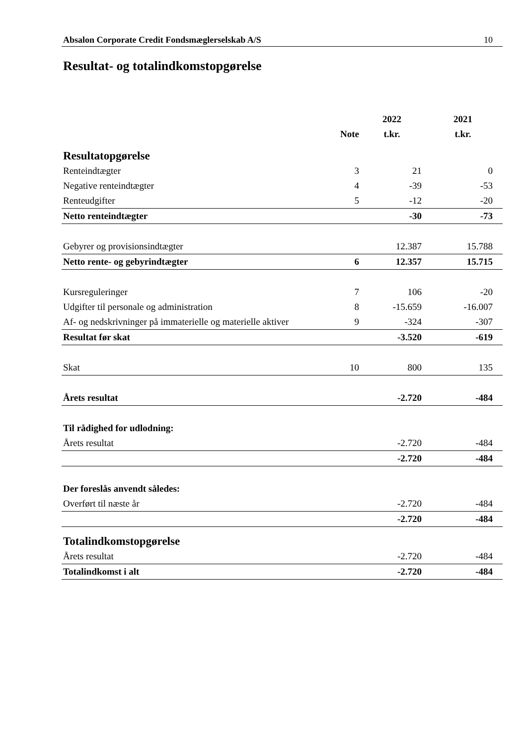Absalon Corporate Credit Fondsmæglerselskab A/S 10
Resultat- og totalindkomstopgørelse
| | | 2022 | 2021 |
| --- | --- | --- | --- |
| | Note | t.kr. | t.kr. |
| Resultatopgørelse | | | |
| Renteindtægter | 3 | 21 | 0 |
| Negative renteindtægter | 4 | -39 | -53 |
| Renteudgifter | 5 | -12 | -20 |
| Netto renteindtægter | | -30 | -73 |
| Gebyrer og provisionsindtægter | | 12.387 | 15.788 |
| Netto rente- og gebyrindtægter | 6 | 12.357 | 15.715 |
| Kursreguleringer | 7 | 106 | -20 |
| Udgifter til personale og administration | 8 | -15.659 | -16.007 |
| Af- og nedskrivninger på immaterielle og materielle aktiver | 9 | -324 | -307 |
| Resultat før skat | | -3.520 | -619 |
| Skat | 10 | 800 | 135 |
| Årets resultat | | -2.720 | -484 |
| Til rådighed for udlodning: | | | |
| Årets resultat | | -2.720 | -484 |
| | | -2.720 | -484 |
| Der foreslås anvendt således: | | | |
| Overført til næste år | | -2.720 | -484 |
| | | -2.720 | -484 |
| Totalindkomstopgørelse | | | |
| Årets resultat | | -2.720 | -484 |
| Totalindkomst i alt | | -2.720 | -484 |